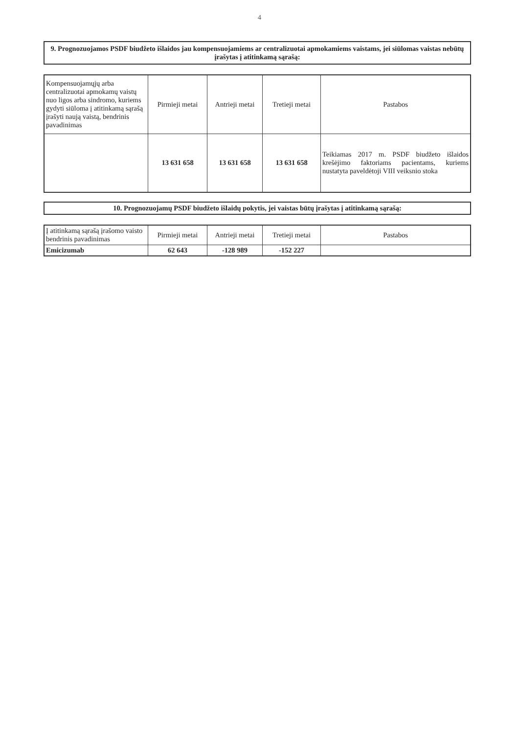4
9. Prognozuojamos PSDF biudžeto išlaidos jau kompensuojamiems ar centralizuotai apmokamiems vaistams, jei siūlomas vaistas nebūtų įrašytas į atitinkamą sąrašą:
| Kompensuojamųjų arba centralizuotai apmokamų vaistų nuo ligos arba sindromo, kuriems gydyti siūloma į atitinkamą sąrašą įrašyti naują vaistą, bendrinis pavadinimas | Pirmieji metai | Antrieji metai | Tretieji metai | Pastabos |
| --- | --- | --- | --- | --- |
| | 13 631 658 | 13 631 658 | 13 631 658 | Teikiamas 2017 m. PSDF biudžeto išlaidos krešėjimo faktoriams pacientams, kuriems nustatyta paveldėtoji VIII veiksnio stoka |
10. Prognozuojamų PSDF biudžeto išlaidų pokytis, jei vaistas būtų įrašytas į atitinkamą sąrašą:
| Į atitinkamą sąrašą įrašomo vaisto bendrinis pavadinimas | Pirmieji metai | Antrieji metai | Tretieji metai | Pastabos |
| --- | --- | --- | --- | --- |
| Emicizumab | 62 643 | -128 989 | -152 227 | |